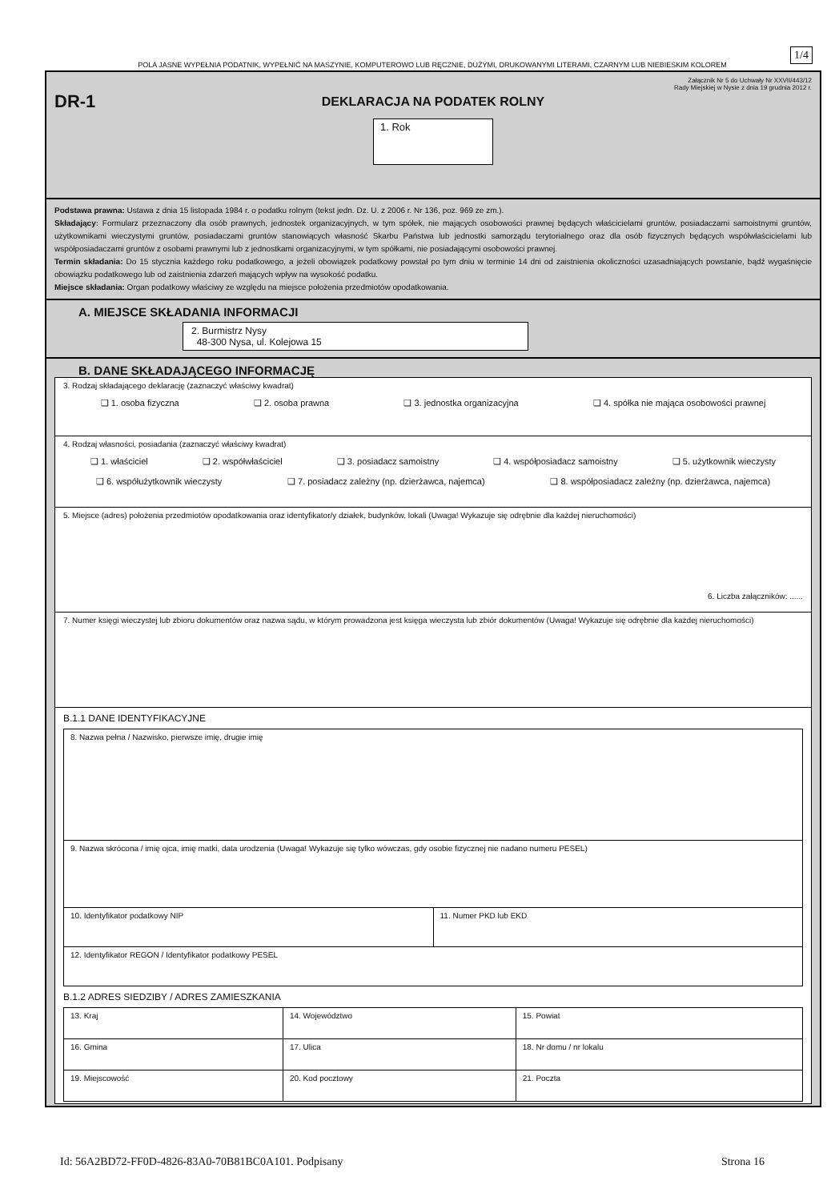1/4
POLA JASNE WYPEŁNIA PODATNIK, WYPEŁNIĆ NA MASZYNIE, KOMPUTEROWO LUB RĘCZNIE, DUŻYMI, DRUKOWANYMI LITERAMI, CZARNYM LUB NIEBIESKIM KOLOREM
Załącznik Nr 5 do Uchwały Nr XXVII/443/12
Rady Miejskiej w Nysie z dnia 19 grudnia 2012 r.
DR-1
DEKLARACJA NA PODATEK ROLNY
1. Rok
Podstawa prawna: Ustawa z dnia 15 listopada 1984 r. o podatku rolnym (tekst jedn. Dz. U. z 2006 r. Nr 136, poz. 969 ze zm.).
Składający: Formularz przeznaczony dla osób prawnych, jednostek organizacyjnych, w tym spółek, nie mających osobowości prawnej będących właścicielami gruntów, posiadaczami samoistnymi gruntów, użytkownikami wieczystymi gruntów, posiadaczami gruntów stanowiących własność Skarbu Państwa lub jednostki samorządu terytorialnego oraz dla osób fizycznych będących współwłaścicielami lub współposiadaczami gruntów z osobami prawnymi lub z jednostkami organizacyjnymi, w tym spółkami, nie posiadającymi osobowości prawnej.
Termin składania: Do 15 stycznia każdego roku podatkowego, a jeżeli obowiązek podatkowy powstał po tym dniu w terminie 14 dni od zaistnienia okoliczności uzasadniających powstanie, bądź wygaśnięcie obowiązku podatkowego lub od zaistnienia zdarzeń mających wpływ na wysokość podatku.
Miejsce składania: Organ podatkowy właściwy ze względu na miejsce położenia przedmiotów opodatkowania.
A. MIEJSCE SKŁADANIA INFORMACJI
2. Burmistrz Nysy
48-300 Nysa, ul. Kolejowa 15
B. DANE SKŁADAJĄCEGO INFORMACJĘ
3. Rodzaj składającego deklarację (zaznaczyć właściwy kwadrat)
❑ 1. osoba fizyczna ❑ 2. osoba prawna ❑ 3. jednostka organizacyjna ❑ 4. spółka nie mająca osobowości prawnej
4. Rodzaj własności, posiadania (zaznaczyć właściwy kwadrat)
❑ 1. właściciel ❑ 2. współwłaściciel ❑ 3. posiadacz samoistny ❑ 4. współposiadacz samoistny ❑ 5. użytkownik wieczysty
❑ 6. współużytkownik wieczysty ❑ 7. posiadacz zależny (np. dzierżawca, najemca) ❑ 8. współposiadacz zależny (np. dzierżawca, najemca)
5. Miejsce (adres) położenia przedmiotów opodatkowania oraz identyfikator/y działek, budynków, lokali (Uwaga! Wykazuje się odrębnie dla każdej nieruchomości)
6. Liczba załączników: ......
7. Numer księgi wieczystej lub zbioru dokumentów oraz nazwa sądu, w którym prowadzona jest księga wieczysta lub zbiór dokumentów (Uwaga! Wykazuje się odrębnie dla każdej nieruchomości)
B.1.1 DANE IDENTYFIKACYJNE
| 8. Nazwa pełna / Nazwisko, pierwsze imię, drugie imię | |
| 9. Nazwa skrócona / imię ojca, imię matki, data urodzenia (Uwaga! Wykazuje się tylko wówczas, gdy osobie fizycznej nie nadano numeru PESEL) | |
| 10. Identyfikator podatkowy NIP | 11. Numer PKD lub EKD |
| 12. Identyfikator REGON / Identyfikator podatkowy PESEL | |
B.1.2 ADRES SIEDZIBY / ADRES ZAMIESZKANIA
| 13. Kraj | 14. Województwo | 15. Powiat |
| 16. Gmina | 17. Ulica | 18. Nr domu / nr lokalu |
| 19. Miejscowość | 20. Kod pocztowy | 21. Poczta |
Id: 56A2BD72-FF0D-4826-83A0-70B81BC0A101. Podpisany Strona 16